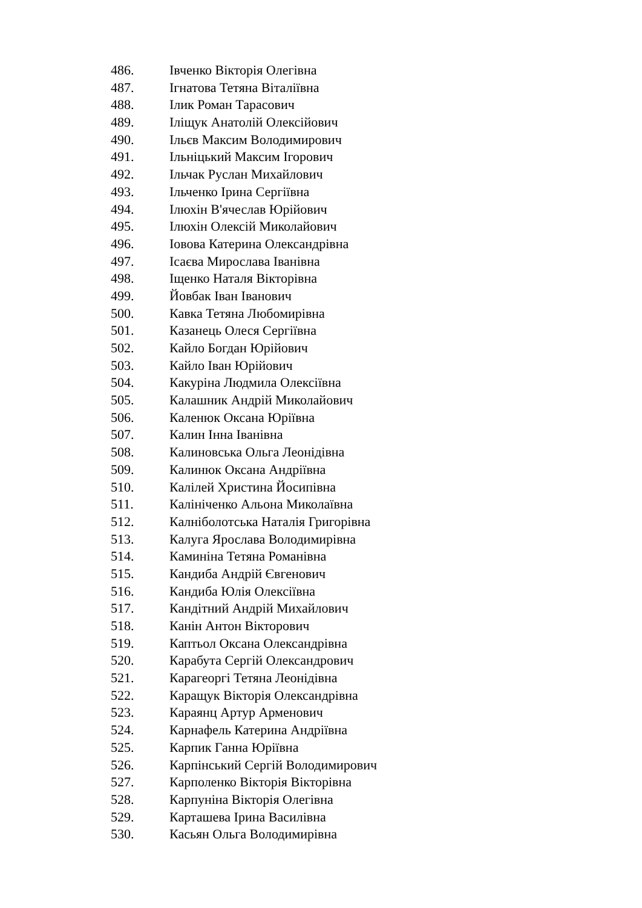486. Івченко Вікторія Олегівна
487. Ігнатова Тетяна Віталіївна
488. Ілик Роман Тарасович
489. Іліщук Анатолій Олексійович
490. Ільєв Максим Володимирович
491. Ільніцький Максим Ігорович
492. Ільчак Руслан Михайлович
493. Ільченко Ірина Сергіївна
494. Ілюхін В'ячеслав Юрійович
495. Ілюхін Олексій Миколайович
496. Іовова Катерина Олександрівна
497. Ісаєва Мирослава Іванівна
498. Іщенко Наталя Вікторівна
499. Йовбак Іван Іванович
500. Кавка Тетяна Любомирівна
501. Казанець Олеся Сергіївна
502. Кайло Богдан Юрійович
503. Кайло Іван Юрійович
504. Какуріна Людмила Олексіївна
505. Калашник Андрій Миколайович
506. Каленюк Оксана Юріївна
507. Калин Інна Іванівна
508. Калиновська Ольга Леонідівна
509. Калинюк Оксана Андріївна
510. Калілей Христина Йосипівна
511. Калініченко Альона Миколаївна
512. Калніболотська Наталія Григорівна
513. Калуга Ярослава Володимирівна
514. Каминіна Тетяна Романівна
515. Кандиба Андрій Євгенович
516. Кандиба Юлія Олексіївна
517. Кандітний Андрій Михайлович
518. Канін Антон Вікторович
519. Каптьол Оксана Олександрівна
520. Карабута Сергій Олександрович
521. Карагеоргі Тетяна Леонідівна
522. Каращук Вікторія Олександрівна
523. Караянц Артур Арменович
524. Карнафель Катерина Андріївна
525. Карпик Ганна Юріївна
526. Карпінський Сергій Володимирович
527. Карполенко Вікторія Вікторівна
528. Карпуніна Вікторія Олегівна
529. Карташева Ірина Василівна
530. Касьян Ольга Володимирівна